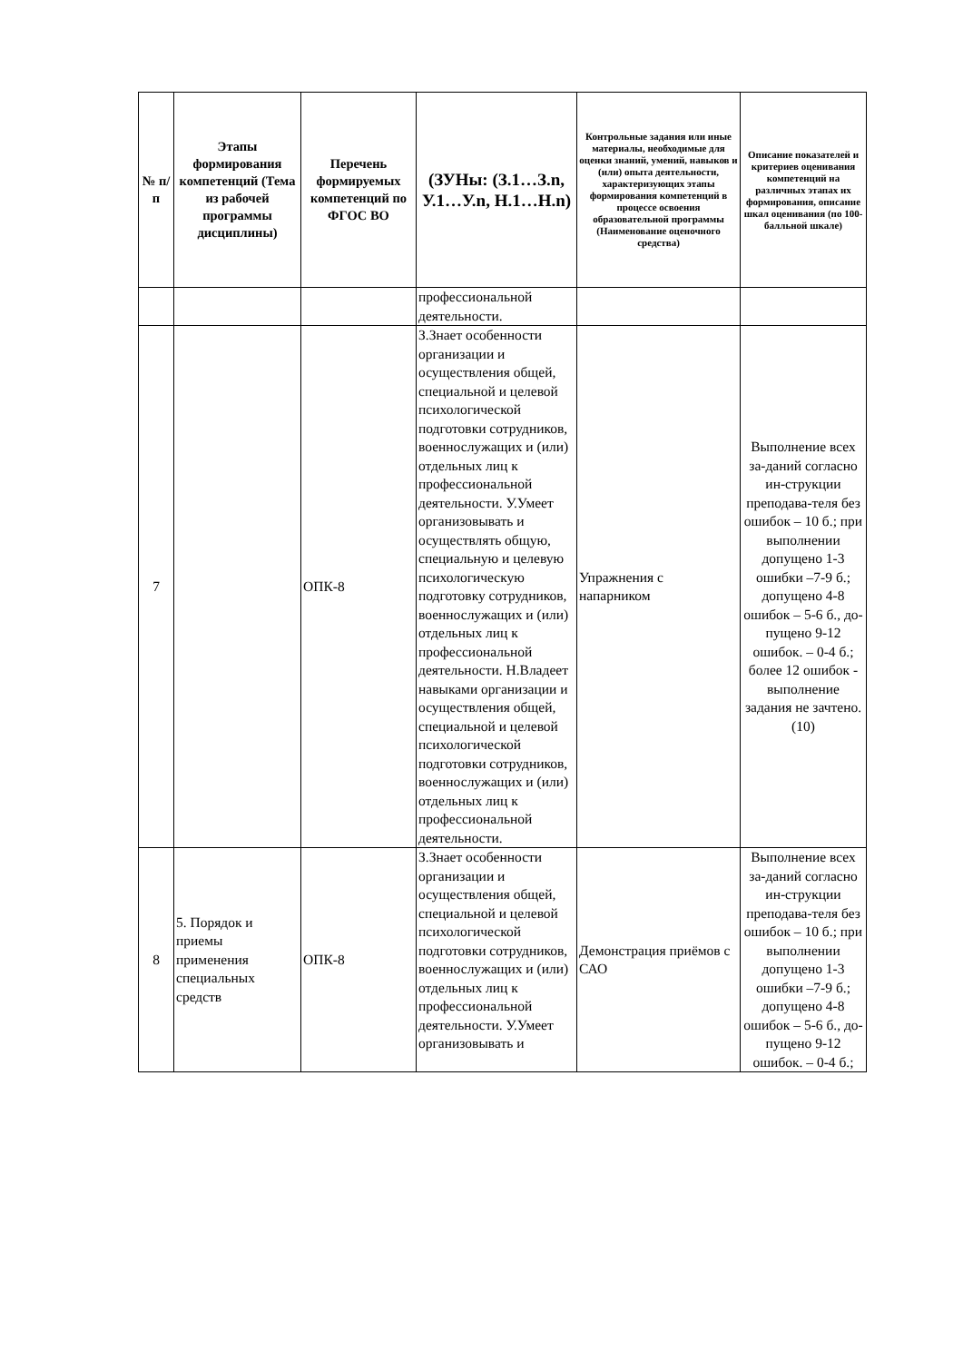| № п/п | Этапы формирования компетенций (Тема из рабочей программы дисциплины) | Перечень формируемых компетенций по ФГОС ВО | (ЗУНы: (З.1…З.n, У.1…У.n, Н.1…Н.n) | Контрольные задания или иные материалы, необходимые для оценки знаний, умений, навыков и (или) опыта деятельности, характеризующих этапы формирования компетенций в процессе освоения образовательной программы (Наименование оценочного средства) | Описание показателей и критериев оценивания компетенций на различных этапах их формирования, описание шкал оценивания (по 100-балльной шкале) |
| --- | --- | --- | --- | --- | --- |
| | | | профессиональной деятельности. | | |
| 7 | | ОПК-8 | З.Знает особенности организации и осуществления общей, специальной и целевой психологической подготовки сотрудников, военнослужащих и (или) отдельных лиц к профессиональной деятельности. У.Умеет организовывать и осуществлять общую, специальную и целевую психологическую подготовку сотрудников, военнослужащих и (или) отдельных лиц к профессиональной деятельности. Н.Владеет навыками организации и осуществления общей, специальной и целевой психологической подготовки сотрудников, военнослужащих и (или) отдельных лиц к профессиональной деятельности. | Упражнения с напарником | Выполнение всех за-даний согласно ин-струкции преподава-теля без ошибок – 10 б.; при выполнении допущено 1-3 ошибки –7-9 б.; допущено 4-8 ошибок – 5-6 б., до-пущено 9-12 ошибок. – 0-4 б.; более 12 ошибок - выполнение задания не зачтено. (10) |
| 8 | 5. Порядок и приемы применения специальных средств | ОПК-8 | З.Знает особенности организации и осуществления общей, специальной и целевой психологической подготовки сотрудников, военнослужащих и (или) отдельных лиц к профессиональной деятельности. У.Умеет организовывать и | Демонстрация приёмов с САО | Выполнение всех за-даний согласно ин-струкции преподава-теля без ошибок – 10 б.; при выполнении допущено 1-3 ошибки –7-9 б.; допущено 4-8 ошибок – 5-6 б., до-пущено 9-12 ошибок. – 0-4 б.; |